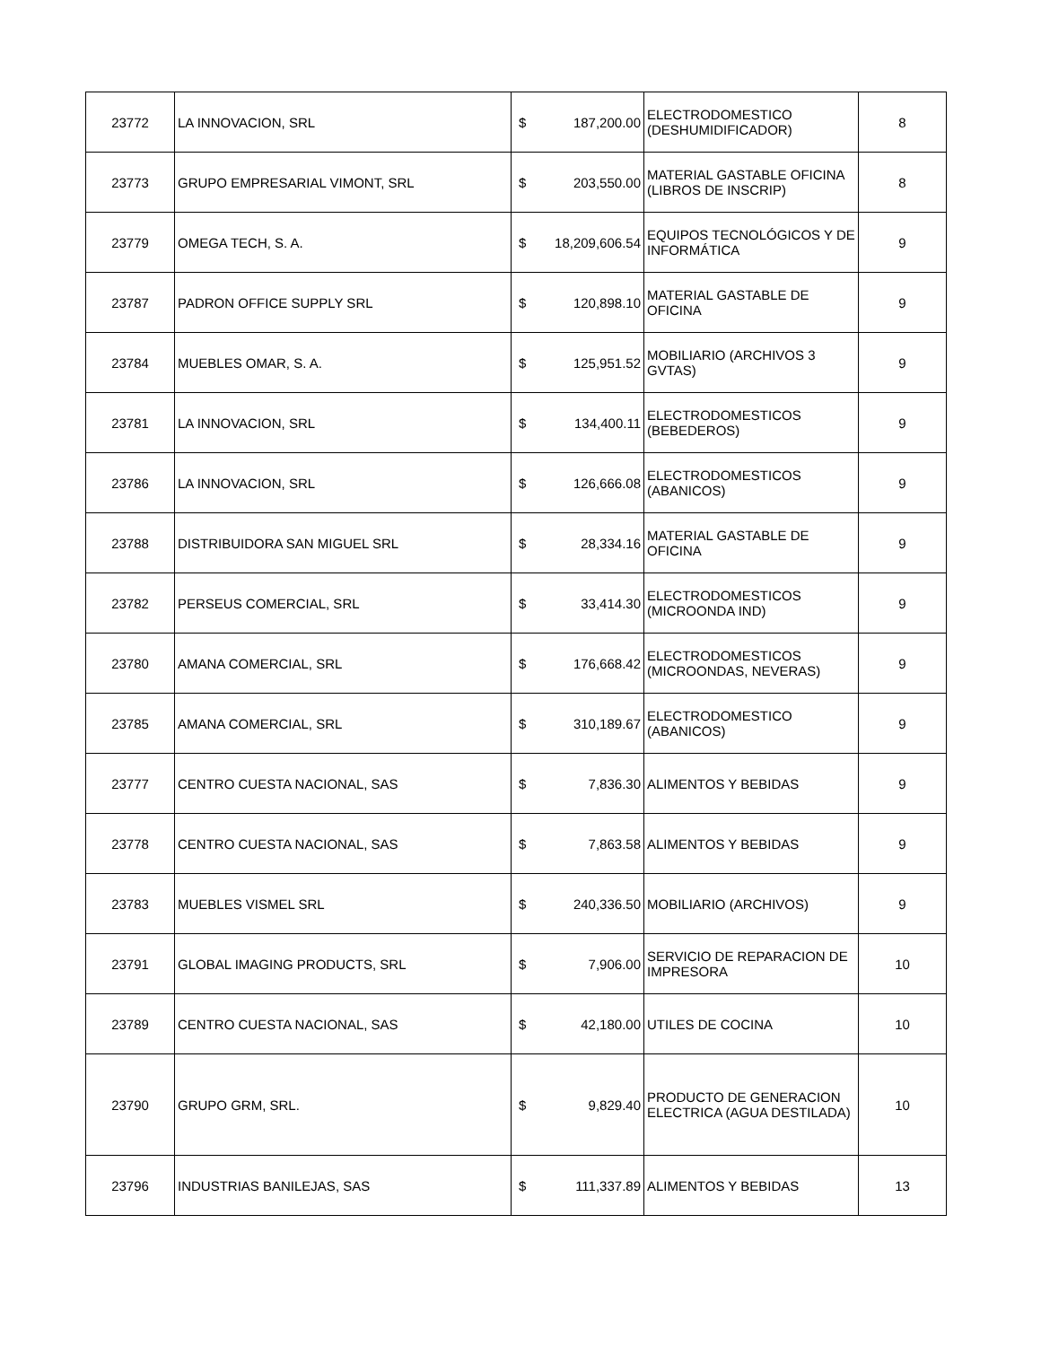| 23772 | LA INNOVACION, SRL | $ | 187,200.00 | ELECTRODOMESTICO (DESHUMIDIFICADOR) | 8 |
| 23773 | GRUPO EMPRESARIAL VIMONT, SRL | $ | 203,550.00 | MATERIAL GASTABLE OFICINA (LIBROS DE INSCRIP) | 8 |
| 23779 | OMEGA TECH, S. A. | $ | 18,209,606.54 | EQUIPOS TECNOLÓGICOS Y DE INFORMÁTICA | 9 |
| 23787 | PADRON OFFICE SUPPLY SRL | $ | 120,898.10 | MATERIAL GASTABLE DE OFICINA | 9 |
| 23784 | MUEBLES OMAR, S. A. | $ | 125,951.52 | MOBILIARIO (ARCHIVOS 3 GVTAS) | 9 |
| 23781 | LA INNOVACION, SRL | $ | 134,400.11 | ELECTRODOMESTICOS (BEBEDEROS) | 9 |
| 23786 | LA INNOVACION, SRL | $ | 126,666.08 | ELECTRODOMESTICOS (ABANICOS) | 9 |
| 23788 | DISTRIBUIDORA SAN MIGUEL SRL | $ | 28,334.16 | MATERIAL GASTABLE DE OFICINA | 9 |
| 23782 | PERSEUS COMERCIAL, SRL | $ | 33,414.30 | ELECTRODOMESTICOS (MICROONDA IND) | 9 |
| 23780 | AMANA COMERCIAL, SRL | $ | 176,668.42 | ELECTRODOMESTICOS (MICROONDAS, NEVERAS) | 9 |
| 23785 | AMANA COMERCIAL, SRL | $ | 310,189.67 | ELECTRODOMESTICO (ABANICOS) | 9 |
| 23777 | CENTRO CUESTA NACIONAL, SAS | $ | 7,836.30 | ALIMENTOS Y BEBIDAS | 9 |
| 23778 | CENTRO CUESTA NACIONAL, SAS | $ | 7,863.58 | ALIMENTOS Y BEBIDAS | 9 |
| 23783 | MUEBLES VISMEL SRL | $ | 240,336.50 | MOBILIARIO (ARCHIVOS) | 9 |
| 23791 | GLOBAL IMAGING PRODUCTS, SRL | $ | 7,906.00 | SERVICIO DE REPARACION DE IMPRESORA | 10 |
| 23789 | CENTRO CUESTA NACIONAL, SAS | $ | 42,180.00 | UTILES DE COCINA | 10 |
| 23790 | GRUPO GRM, SRL. | $ | 9,829.40 | PRODUCTO DE GENERACION ELECTRICA (AGUA DESTILADA) | 10 |
| 23796 | INDUSTRIAS BANILEJAS, SAS | $ | 111,337.89 | ALIMENTOS Y BEBIDAS | 13 |